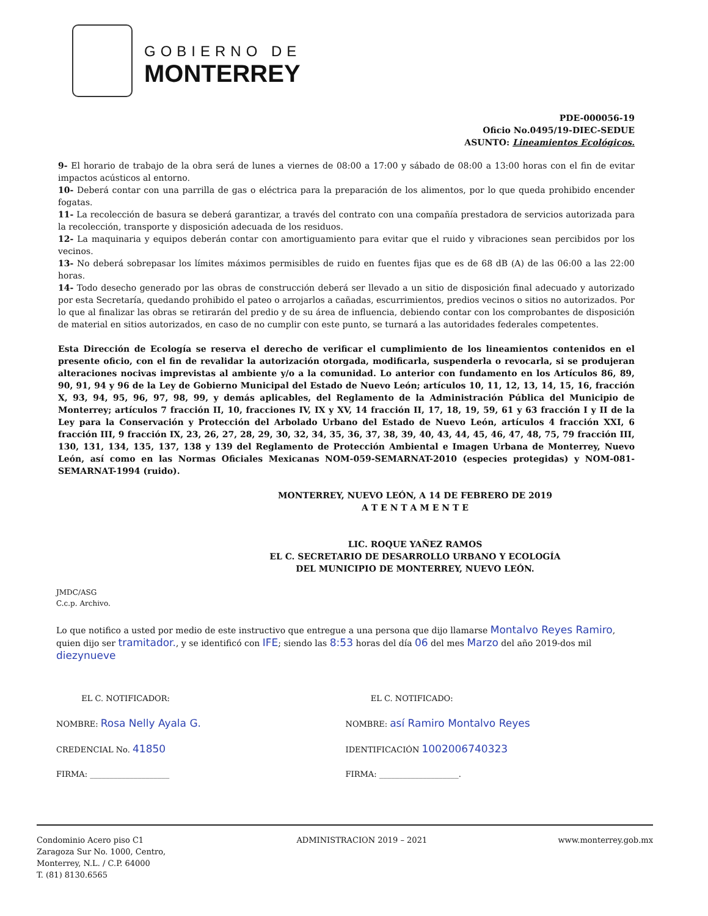GOBIERNO DE
MONTERREY
PDE-000056-19
Oficio No.0495/19-DIEC-SEDUE
ASUNTO: Lineamientos Ecológicos.
9- El horario de trabajo de la obra será de lunes a viernes de 08:00 a 17:00 y sábado de 08:00 a 13:00 horas con el fin de evitar impactos acústicos al entorno.
10- Deberá contar con una parrilla de gas o eléctrica para la preparación de los alimentos, por lo que queda prohibido encender fogatas.
11- La recolección de basura se deberá garantizar, a través del contrato con una compañía prestadora de servicios autorizada para la recolección, transporte y disposición adecuada de los residuos.
12- La maquinaria y equipos deberán contar con amortiguamiento para evitar que el ruido y vibraciones sean percibidos por los vecinos.
13- No deberá sobrepasar los límites máximos permisibles de ruido en fuentes fijas que es de 68 dB (A) de las 06:00 a las 22:00 horas.
14- Todo desecho generado por las obras de construcción deberá ser llevado a un sitio de disposición final adecuado y autorizado por esta Secretaría, quedando prohibido el pateo o arrojarlos a cañadas, escurrimientos, predios vecinos o sitios no autorizados. Por lo que al finalizar las obras se retirarán del predio y de su área de influencia, debiendo contar con los comprobantes de disposición de material en sitios autorizados, en caso de no cumplir con este punto, se turnará a las autoridades federales competentes.
Esta Dirección de Ecología se reserva el derecho de verificar el cumplimiento de los lineamientos contenidos en el presente oficio, con el fin de revalidar la autorización otorgada, modificarla, suspenderla o revocarla, si se produjeran alteraciones nocivas imprevistas al ambiente y/o a la comunidad. Lo anterior con fundamento en los Artículos 86, 89, 90, 91, 94 y 96 de la Ley de Gobierno Municipal del Estado de Nuevo León; artículos 10, 11, 12, 13, 14, 15, 16, fracción X, 93, 94, 95, 96, 97, 98, 99, y demás aplicables, del Reglamento de la Administración Pública del Municipio de Monterrey; artículos 7 fracción II, 10, fracciones IV, IX y XV, 14 fracción II, 17, 18, 19, 59, 61 y 63 fracción I y II de la Ley para la Conservación y Protección del Arbolado Urbano del Estado de Nuevo León, artículos 4 fracción XXI, 6 fracción III, 9 fracción IX, 23, 26, 27, 28, 29, 30, 32, 34, 35, 36, 37, 38, 39, 40, 43, 44, 45, 46, 47, 48, 75, 79 fracción III, 130, 131, 134, 135, 137, 138 y 139 del Reglamento de Protección Ambiental e Imagen Urbana de Monterrey, Nuevo León, así como en las Normas Oficiales Mexicanas NOM-059-SEMARNAT-2010 (especies protegidas) y NOM-081-SEMARNAT-1994 (ruido).
MONTERREY, NUEVO LEÓN, A 14 DE FEBRERO DE 2019
A T E N T A M E N T E
LIC. ROQUE YAÑEZ RAMOS
EL C. SECRETARIO DE DESARROLLO URBANO Y ECOLOGÍA
DEL MUNICIPIO DE MONTERREY, NUEVO LEÓN.
JMDC/ASG
C.c.p. Archivo.
Lo que notifico a usted por medio de este instructivo que entregue a una persona que dijo llamarse Montalvo Reyes Ramiro, quien dijo ser tramitador., y se identificó con IFE; siendo las 8:53 horas del día 06 del mes Marzo del año 2019-dos mil diezynueve
EL C. NOTIFICADOR:
NOMBRE: Rosa Nelly Ayala G.
CREDENCIAL No. 41850
FIRMA: ____________________
EL C. NOTIFICADO:
NOMBRE: así Ramiro Montalvo Reyes
IDENTIFICACIÓN 1002006740323
FIRMA: ____________________.
Condominio Acero piso C1
Zaragoza Sur No. 1000, Centro,
Monterrey, N.L. / C.P. 64000
T. (81) 8130.6565
ADMINISTRACION 2019 – 2021 www.monterrey.gob.mx